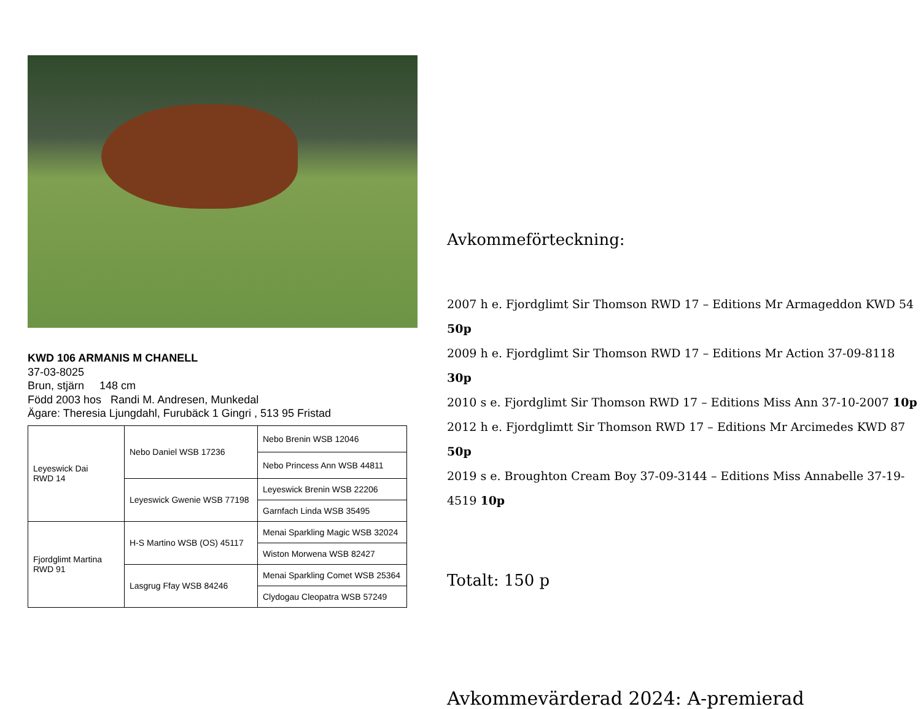KWD 106 ARMANIS M CHANELL
37-03-8025
Brun, stjärn 148 cm
Född 2003 hos Randi M. Andresen, Munkedal
Ägare: Theresia Ljungdahl, Furubäck 1 Gingri , 513 95 Fristad
| Leyeswick Dai RWD 14 | Nebo Daniel WSB 17236 | Nebo Brenin WSB 12046 |
| | | Nebo Princess Ann WSB 44811 |
| | Leyeswick Gwenie WSB 77198 | Leyeswick Brenin WSB 22206 |
| | | Garnfach Linda WSB 35495 |
| Fjordglimt Martina RWD 91 | H-S Martino WSB (OS) 45117 | Menai Sparkling Magic WSB 32024 |
| | | Wiston Morwena WSB 82427 |
| | Lasgrug Ffay WSB 84246 | Menai Sparkling Comet WSB 25364 |
| | | Clydogau Cleopatra WSB 57249 |
Avkommeförteckning:
2007 h e. Fjordglimt Sir Thomson RWD 17 – Editions Mr Armageddon KWD 54 50p
2009 h e. Fjordglimt Sir Thomson RWD 17 – Editions Mr Action 37-09-8118 30p
2010 s e. Fjordglimt Sir Thomson RWD 17 – Editions Miss Ann 37-10-2007 10p
2012 h e. Fjordglimtt Sir Thomson RWD 17 – Editions Mr Arcimedes KWD 87 50p
2019 s e. Broughton Cream Boy 37-09-3144 – Editions Miss Annabelle 37-19-4519 10p
Totalt: 150 p
Avkommevärderad 2024: A-premierad